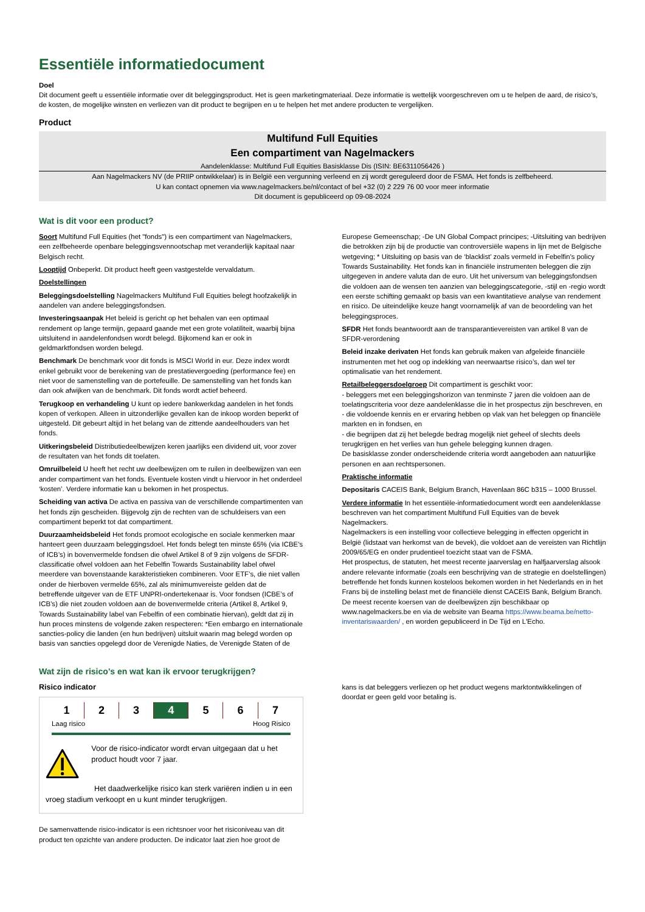Essentiële informatiedocument
Doel
Dit document geeft u essentiële informatie over dit beleggingsproduct. Het is geen marketingmateriaal. Deze informatie is wettelijk voorgeschreven om u te helpen de aard, de risico’s, de kosten, de mogelijke winsten en verliezen van dit product te begrijpen en u te helpen het met andere producten te vergelijken.
Product
Multifund Full Equities
Een compartiment van Nagelmackers
Aandelenklasse: Multifund Full Equities Basisklasse Dis (ISIN: BE6311056426 )
Aan Nagelmackers NV (de PRIIP ontwikkelaar) is in België een vergunning verleend en zij wordt gereguleerd door de FSMA. Het fonds is zelfbeheerd.
U kan contact opnemen via www.nagelmackers.be/nl/contact of bel +32 (0) 2 229 76 00 voor meer informatie
Dit document is gepubliceerd op 09-08-2024
Wat is dit voor een product?
Soort Multifund Full Equities (het "fonds") is een compartiment van Nagelmackers, een zelfbeheerde openbare beleggingsvennootschap met veranderlijk kapitaal naar Belgisch recht.
Looptijd Onbeperkt. Dit product heeft geen vastgestelde vervaldatum.
Doelstellingen
Beleggingsdoelstelling Nagelmackers Multifund Full Equities belegt hoofzakelijk in aandelen van andere beleggingsfondsen.
Investeringsaanpak Het beleid is gericht op het behalen van een optimaal rendement op lange termijn, gepaard gaande met een grote volatiliteit, waarbij bijna uitsluitend in aandelenfondsen wordt belegd. Bijkomend kan er ook in geldmarktfondsen worden belegd.
Benchmark De benchmark voor dit fonds is MSCI World in eur. Deze index wordt enkel gebruikt voor de berekening van de prestatievergoeding (performance fee) en niet voor de samenstelling van de portefeuille. De samenstelling van het fonds kan dan ook afwijken van de benchmark. Dit fonds wordt actief beheerd.
Terugkoop en verhandeling U kunt op iedere bankwerkdag aandelen in het fonds kopen of verkopen. Alleen in uitzonderlijke gevallen kan de inkoop worden beperkt of uitgesteld. Dit gebeurt altijd in het belang van de zittende aandeelhouders van het fonds.
Uitkeringsbeleid Distributiedeelbewijzen keren jaarlijks een dividend uit, voor zover de resultaten van het fonds dit toelaten.
Omruilbeleid U heeft het recht uw deelbewijzen om te ruilen in deelbewijzen van een ander compartiment van het fonds. Eventuele kosten vindt u hiervoor in het onderdeel ‘kosten’. Verdere informatie kan u bekomen in het prospectus.
Scheiding van activa De activa en passiva van de verschillende compartimenten van het fonds zijn gescheiden. Bijgevolg zijn de rechten van de schuldeisers van een compartiment beperkt tot dat compartiment.
Duurzaamheidsbeleid Het fonds promoot ecologische en sociale kenmerken maar hanteert geen duurzaam beleggingsdoel. Het fonds belegt ten minste 65% (via ICBE’s of ICB’s) in bovenvermelde fondsen die ofwel Artikel 8 of 9 zijn volgens de SFDR-classificatie ofwel voldoen aan het Febelfin Towards Sustainability label ofwel meerdere van bovenstaande karakteristieken combineren. Voor ETF’s, die niet vallen onder de hierboven vermelde 65%, zal als minimumvereiste gelden dat de betreffende uitgever van de ETF UNPRI-ondertekenaar is. Voor fondsen (ICBE’s of ICB’s) die niet zouden voldoen aan de bovenvermelde criteria (Artikel 8, Artikel 9, Towards Sustainability label van Febelfin of een combinatie hiervan), geldt dat zij in hun proces minstens de volgende zaken respecteren: *Een embargo en internationale sancties-policy die landen (en hun bedrijven) uitsluit waarin mag belegd worden op basis van sancties opgelegd door de Verenigde Naties, de Verenigde Staten of de
Europese Gemeenschap; -De UN Global Compact principes; -Uitsluiting van bedrijven die betrokken zijn bij de productie van controversiële wapens in lijn met de Belgische wetgeving; * Uitsluiting op basis van de ‘blacklist’ zoals vermeld in Febelfin’s policy Towards Sustainability. Het fonds kan in financiële instrumenten beleggen die zijn uitgegeven in andere valuta dan de euro. Uit het universum van beleggingsfondsen die voldoen aan de wensen ten aanzien van beleggingscategorie, -stijl en -regio wordt een eerste schifting gemaakt op basis van een kwantitatieve analyse van rendement en risico. De uiteindelijke keuze hangt voornamelijk af van de beoordeling van het beleggingsproces.
SFDR Het fonds beantwoordt aan de transparantievereisten van artikel 8 van de SFDR-verordening
Beleid inzake derivaten Het fonds kan gebruik maken van afgeleide financiële instrumenten met het oog op indekking van neerwaartse risico’s, dan wel ter optimalisatie van het rendement.
Retailbeleggersdoelgroep Dit compartiment is geschikt voor:
- beleggers met een beleggingshorizon van tenminste 7 jaren die voldoen aan de toelatingscriteria voor deze aandelenklasse die in het prospectus zijn beschreven, en
- die voldoende kennis en er ervaring hebben op vlak van het beleggen op financiële markten en in fondsen, en
- die begrijpen dat zij het belegde bedrag mogelijk niet geheel of slechts deels terugkrijgen en het verlies van hun gehele belegging kunnen dragen.
De basisklasse zonder onderscheidende criteria wordt aangeboden aan natuurlijke personen en aan rechtspersonen.
Praktische informatie
Depositaris CACEIS Bank, Belgium Branch, Havenlaan 86C b315 – 1000 Brussel.
Verdere informatie In het essentiële-informatiedocument wordt een aandelenklasse beschreven van het compartiment Multifund Full Equities van de bevek Nagelmackers.
Nagelmackers is een instelling voor collectieve belegging in effecten opgericht in België (lidstaat van herkomst van de bevek), die voldoet aan de vereisten van Richtlijn 2009/65/EG en onder prudentieel toezicht staat van de FSMA.
Het prospectus, de statuten, het meest recente jaarverslag en halfjaarverslag alsook andere relevante informatie (zoals een beschrijving van de strategie en doelstellingen) betreffende het fonds kunnen kosteloos bekomen worden in het Nederlands en in het Frans bij de instelling belast met de financiële dienst CACEIS Bank, Belgium Branch. De meest recente koersen van de deelbewijzen zijn beschikbaar op www.nagelmackers.be en via de website van Beama https://www.beama.be/netto-inventariswaarden/ , en worden gepubliceerd in De Tijd en L'Echo.
Wat zijn de risico’s en wat kan ik ervoor terugkrijgen?
Risico indicator
| 1 | 2 | 3 | 4 | 5 | 6 | 7 |
Laag risico Hoog Risico
Voor de risico-indicator wordt ervan uitgegaan dat u het product houdt voor 7 jaar.
Het daadwerkelijke risico kan sterk variëren indien u in een vroeg stadium verkoopt en u kunt minder terugkrijgen.
De samenvattende risico-indicator is een richtsnoer voor het risiconiveau van dit product ten opzichte van andere producten. De indicator laat zien hoe groot de
kans is dat beleggers verliezen op het product wegens marktontwikkelingen of doordat er geen geld voor betaling is.